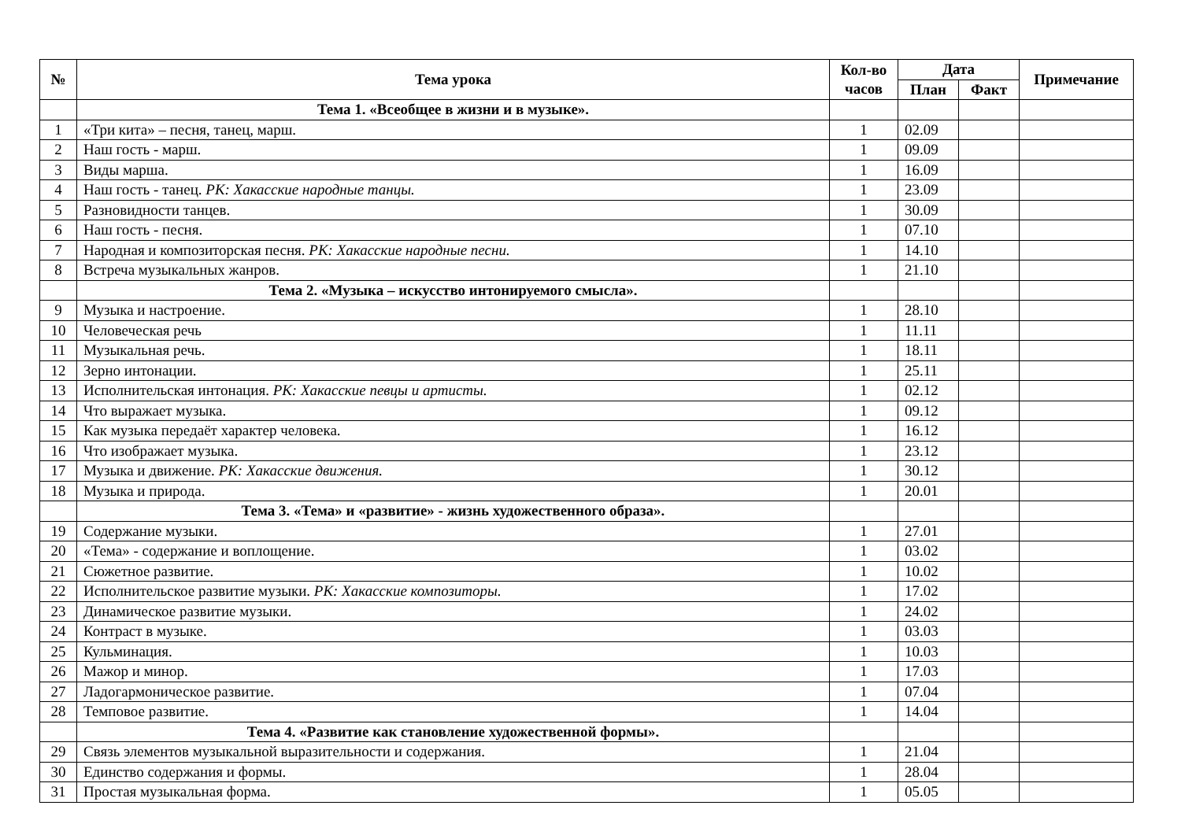| № | Тема урока | Кол-во часов | Дата | | Примечание |
| --- | --- | --- | --- | --- | --- |
| | | | План | Факт | |
| | Тема 1. «Всеобщее в жизни и в музыке». | | | | |
| 1 | «Три кита» – песня, танец, марш. | 1 | 02.09 | | |
| 2 | Наш гость - марш. | 1 | 09.09 | | |
| 3 | Виды марша. | 1 | 16.09 | | |
| 4 | Наш гость - танец. РК: Хакасские народные танцы. | 1 | 23.09 | | |
| 5 | Разновидности танцев. | 1 | 30.09 | | |
| 6 | Наш гость - песня. | 1 | 07.10 | | |
| 7 | Народная и композиторская песня. РК: Хакасские народные песни. | 1 | 14.10 | | |
| 8 | Встреча музыкальных жанров. | 1 | 21.10 | | |
| | Тема 2. «Музыка – искусство интонируемого смысла». | | | | |
| 9 | Музыка и настроение. | 1 | 28.10 | | |
| 10 | Человеческая речь | 1 | 11.11 | | |
| 11 | Музыкальная речь. | 1 | 18.11 | | |
| 12 | Зерно интонации. | 1 | 25.11 | | |
| 13 | Исполнительская интонация. РК: Хакасские певцы и артисты. | 1 | 02.12 | | |
| 14 | Что выражает музыка. | 1 | 09.12 | | |
| 15 | Как музыка передаёт характер человека. | 1 | 16.12 | | |
| 16 | Что изображает музыка. | 1 | 23.12 | | |
| 17 | Музыка и движение. РК: Хакасские движения. | 1 | 30.12 | | |
| 18 | Музыка и природа. | 1 | 20.01 | | |
| | Тема 3. «Тема» и «развитие» - жизнь художественного образа». | | | | |
| 19 | Содержание музыки. | 1 | 27.01 | | |
| 20 | «Тема» - содержание и воплощение. | 1 | 03.02 | | |
| 21 | Сюжетное развитие. | 1 | 10.02 | | |
| 22 | Исполнительское развитие музыки. РК: Хакасские композиторы. | 1 | 17.02 | | |
| 23 | Динамическое развитие музыки. | 1 | 24.02 | | |
| 24 | Контраст в музыке. | 1 | 03.03 | | |
| 25 | Кульминация. | 1 | 10.03 | | |
| 26 | Мажор и минор. | 1 | 17.03 | | |
| 27 | Ладогармоническое развитие. | 1 | 07.04 | | |
| 28 | Темповое развитие. | 1 | 14.04 | | |
| | Тема 4. «Развитие как становление художественной формы». | | | | |
| 29 | Связь элементов музыкальной выразительности и содержания. | 1 | 21.04 | | |
| 30 | Единство содержания и формы. | 1 | 28.04 | | |
| 31 | Простая музыкальная форма. | 1 | 05.05 | | |